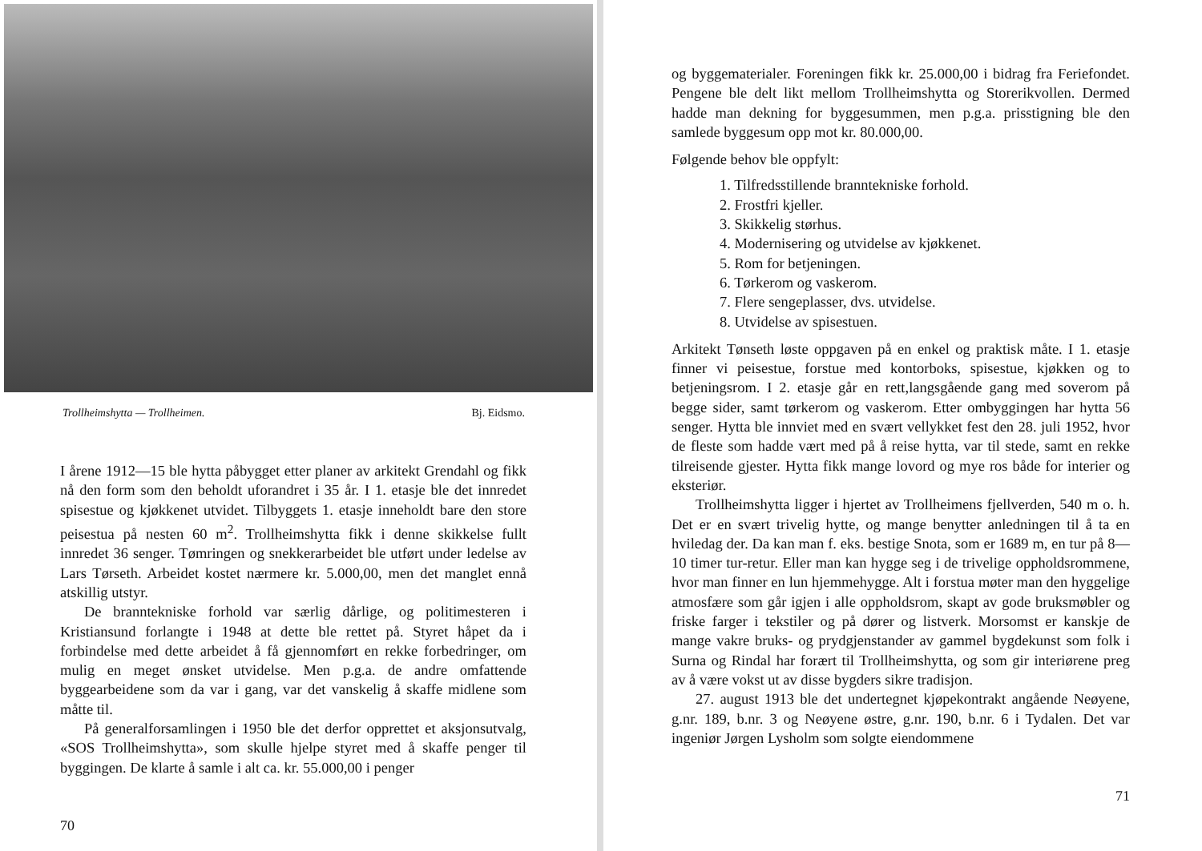Trollheimshytta — Trollheimen. Bj. Eidsmo.
I årene 1912—15 ble hytta påbygget etter planer av arkitekt Grendahl og fikk nå den form som den beholdt uforandret i 35 år. I 1. etasje ble det innredet spisestue og kjøkkenet utvidet. Tilbyggets 1. etasje inneholdt bare den store peisestua på nesten 60 m<sup>2</sup>. Trollheimshytta fikk i denne skikkelse fullt innredet 36 senger. Tømringen og snekkerarbeidet ble utført under ledelse av Lars Tørseth. Arbeidet kostet nærmere kr. 5.000,00, men det manglet ennå atskillig utstyr.
De branntekniske forhold var særlig dårlige, og politimesteren i Kristiansund forlangte i 1948 at dette ble rettet på. Styret håpet da i forbindelse med dette arbeidet å få gjennomført en rekke forbedringer, om mulig en meget ønsket utvidelse. Men p.g.a. de andre omfattende byggearbeidene som da var i gang, var det vanskelig å skaffe midlene som måtte til.
På generalforsamlingen i 1950 ble det derfor opprettet et aksjonsutvalg, «SOS Trollheimshytta», som skulle hjelpe styret med å skaffe penger til byggingen. De klarte å samle i alt ca. kr. 55.000,00 i penger
70
og byggematerialer. Foreningen fikk kr. 25.000,00 i bidrag fra Feriefondet. Pengene ble delt likt mellom Trollheimshytta og Storerikvollen. Dermed hadde man dekning for byggesummen, men p.g.a. prisstigning ble den samlede byggesum opp mot kr. 80.000,00.
Følgende behov ble oppfylt:
1. Tilfredsstillende branntekniske forhold.
2. Frostfri kjeller.
3. Skikkelig størhus.
4. Modernisering og utvidelse av kjøkkenet.
5. Rom for betjeningen.
6. Tørkerom og vaskerom.
7. Flere sengeplasser, dvs. utvidelse.
8. Utvidelse av spisestuen.
Arkitekt Tønseth løste oppgaven på en enkel og praktisk måte. I 1. etasje finner vi peisestue, forstue med kontorboks, spisestue, kjøkken og to betjeningsrom. I 2. etasje går en rett,langsgående gang med soverom på begge sider, samt tørkerom og vaskerom. Etter ombyggingen har hytta 56 senger. Hytta ble innviet med en svært vellykket fest den 28. juli 1952, hvor de fleste som hadde vært med på å reise hytta, var til stede, samt en rekke tilreisende gjester. Hytta fikk mange lovord og mye ros både for interier og eksteriør.
Trollheimshytta ligger i hjertet av Trollheimens fjellverden, 540 m o. h. Det er en svært trivelig hytte, og mange benytter anledningen til å ta en hviledag der. Da kan man f. eks. bestige Snota, som er 1689 m, en tur på 8—10 timer tur-retur. Eller man kan hygge seg i de trivelige oppholdsrommene, hvor man finner en lun hjemmehygge. Alt i forstua møter man den hyggelige atmosfære som går igjen i alle oppholdsrom, skapt av gode bruksmøbler og friske farger i tekstiler og på dører og listverk. Morsomst er kanskje de mange vakre bruks- og prydgjenstander av gammel bygdekunst som folk i Surna og Rindal har forært til Trollheimshytta, og som gir interiørene preg av å være vokst ut av disse bygders sikre tradisjon.
27. august 1913 ble det undertegnet kjøpekontrakt angående Neøyene, g.nr. 189, b.nr. 3 og Neøyene østre, g.nr. 190, b.nr. 6 i Tydalen. Det var ingeniør Jørgen Lysholm som solgte eiendommene
71